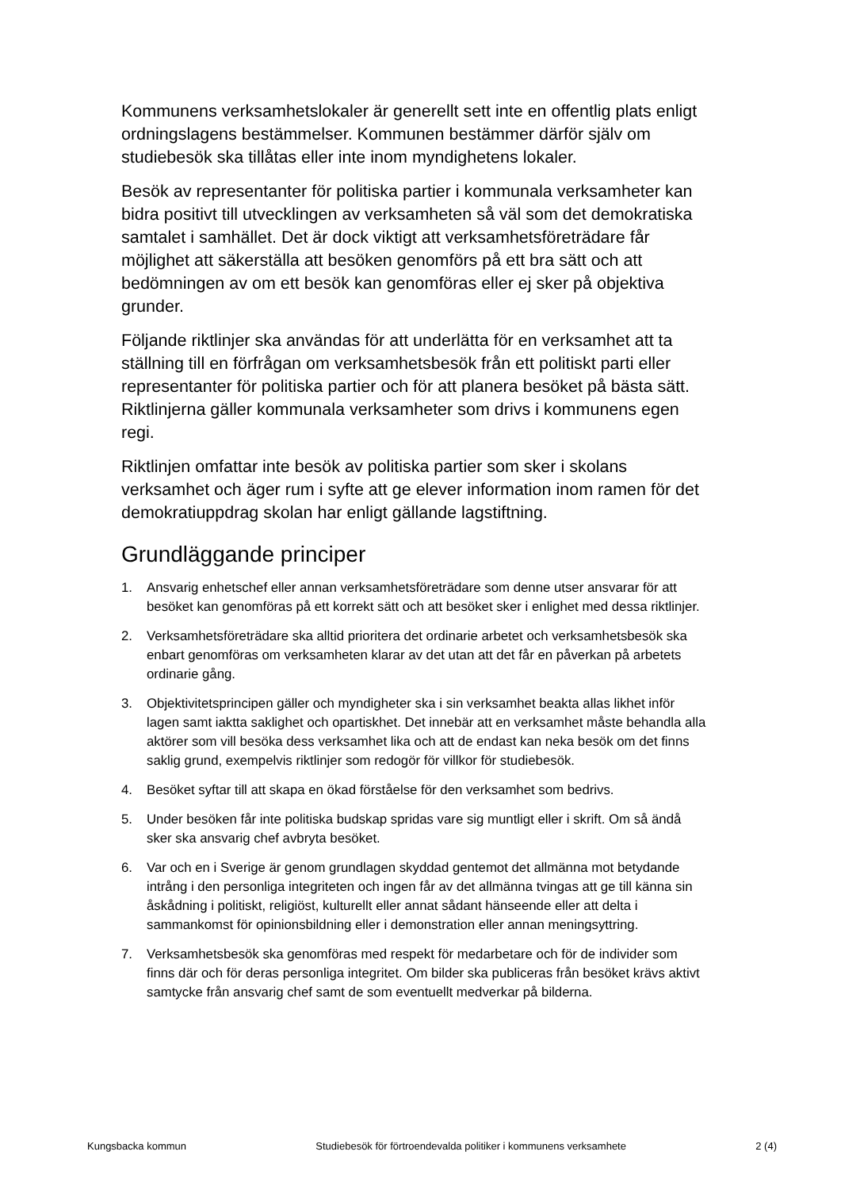Kommunens verksamhetslokaler är generellt sett inte en offentlig plats enligt ordningslagens bestämmelser. Kommunen bestämmer därför själv om studiebesök ska tillåtas eller inte inom myndighetens lokaler.
Besök av representanter för politiska partier i kommunala verksamheter kan bidra positivt till utvecklingen av verksamheten så väl som det demokratiska samtalet i samhället. Det är dock viktigt att verksamhetsföreträdare får möjlighet att säkerställa att besöken genomförs på ett bra sätt och att bedömningen av om ett besök kan genomföras eller ej sker på objektiva grunder.
Följande riktlinjer ska användas för att underlätta för en verksamhet att ta ställning till en förfrågan om verksamhetsbesök från ett politiskt parti eller representanter för politiska partier och för att planera besöket på bästa sätt. Riktlinjerna gäller kommunala verksamheter som drivs i kommunens egen regi.
Riktlinjen omfattar inte besök av politiska partier som sker i skolans verksamhet och äger rum i syfte att ge elever information inom ramen för det demokratiuppdrag skolan har enligt gällande lagstiftning.
Grundläggande principer
1. Ansvarig enhetschef eller annan verksamhetsföreträdare som denne utser ansvarar för att besöket kan genomföras på ett korrekt sätt och att besöket sker i enlighet med dessa riktlinjer.
2. Verksamhetsföreträdare ska alltid prioritera det ordinarie arbetet och verksamhetsbesök ska enbart genomföras om verksamheten klarar av det utan att det får en påverkan på arbetets ordinarie gång.
3. Objektivitetsprincipen gäller och myndigheter ska i sin verksamhet beakta allas likhet inför lagen samt iaktta saklighet och opartiskhet. Det innebär att en verksamhet måste behandla alla aktörer som vill besöka dess verksamhet lika och att de endast kan neka besök om det finns saklig grund, exempelvis riktlinjer som redogör för villkor för studiebesök.
4. Besöket syftar till att skapa en ökad förståelse för den verksamhet som bedrivs.
5. Under besöken får inte politiska budskap spridas vare sig muntligt eller i skrift. Om så ändå sker ska ansvarig chef avbryta besöket.
6. Var och en i Sverige är genom grundlagen skyddad gentemot det allmänna mot betydande intrång i den personliga integriteten och ingen får av det allmänna tvingas att ge till känna sin åskådning i politiskt, religiöst, kulturellt eller annat sådant hänseende eller att delta i sammankomst för opinionsbildning eller i demonstration eller annan meningsyttring.
7. Verksamhetsbesök ska genomföras med respekt för medarbetare och för de individer som finns där och för deras personliga integritet. Om bilder ska publiceras från besöket krävs aktivt samtycke från ansvarig chef samt de som eventuellt medverkar på bilderna.
Kungsbacka kommun Studiebesök för förtroendevalda politiker i kommunens verksamhete 2 (4)